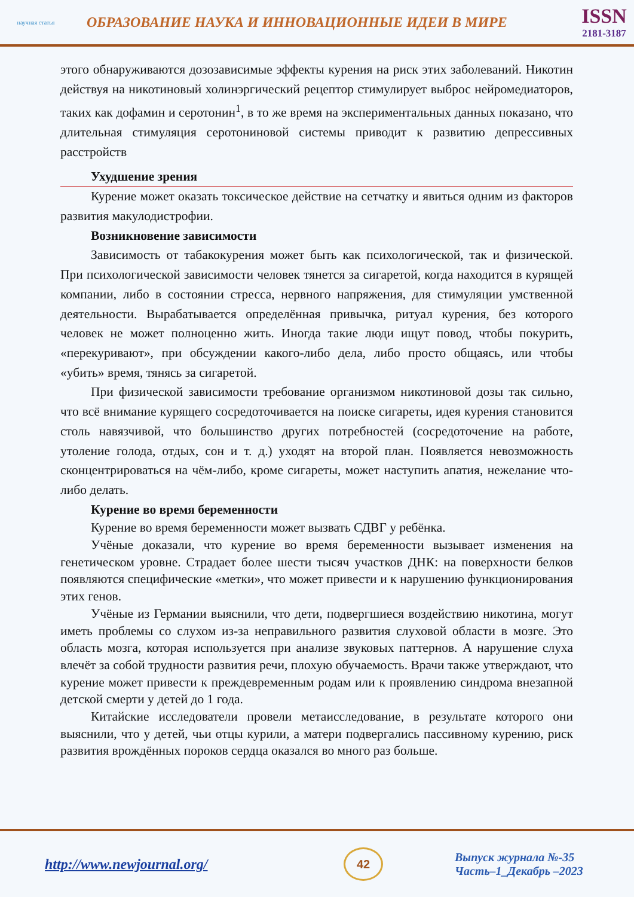научная статья
ОБРАЗОВАНИЕ НАУКА И ИННОВАЦИОННЫЕ ИДЕИ В МИРЕ
ISSN
2181-3187
этого обнаруживаются дозозависимые эффекты курения на риск этих заболеваний. Никотин действуя на никотиновый холинэргический рецептор стимулирует выброс нейромедиаторов, таких как дофамин и серотонин<sup>1</sup>, в то же время на экспериментальных данных показано, что длительная стимуляция серотониновой системы приводит к развитию депрессивных расстройств
Ухудшение зрения
Курение может оказать токсическое действие на сетчатку и явиться одним из факторов развития макулодистрофии.
Возникновение зависимости
Зависимость от табакокурения может быть как психологической, так и физической. При психологической зависимости человек тянется за сигаретой, когда находится в курящей компании, либо в состоянии стресса, нервного напряжения, для стимуляции умственной деятельности. Вырабатывается определённая привычка, ритуал курения, без которого человек не может полноценно жить. Иногда такие люди ищут повод, чтобы покурить, «перекуривают», при обсуждении какого-либо дела, либо просто общаясь, или чтобы «убить» время, тянясь за сигаретой.
При физической зависимости требование организмом никотиновой дозы так сильно, что всё внимание курящего сосредоточивается на поиске сигареты, идея курения становится столь навязчивой, что большинство других потребностей (сосредоточение на работе, утоление голода, отдых, сон и т. д.) уходят на второй план. Появляется невозможность сконцентрироваться на чём-либо, кроме сигареты, может наступить апатия, нежелание что-либо делать.
Курение во время беременности
Курение во время беременности может вызвать СДВГ у ребёнка.
Учёные доказали, что курение во время беременности вызывает изменения на генетическом уровне. Страдает более шести тысяч участков ДНК: на поверхности белков появляются специфические «метки», что может привести и к нарушению функционирования этих генов.
Учёные из Германии выяснили, что дети, подвергшиеся воздействию никотина, могут иметь проблемы со слухом из-за неправильного развития слуховой области в мозге. Это область мозга, которая используется при анализе звуковых паттернов. А нарушение слуха влечёт за собой трудности развития речи, плохую обучаемость. Врачи также утверждают, что курение может привести к преждевременным родам или к проявлению синдрома внезапной детской смерти у детей до 1 года.
Китайские исследователи провели метаисследование, в результате которого они выяснили, что у детей, чьи отцы курили, а матери подвергались пассивному курению, риск развития врождённых пороков сердца оказался во много раз больше.
http://www.newjournal.org/
42
Выпуск журнала №-35
Часть–1_Декабрь –2023